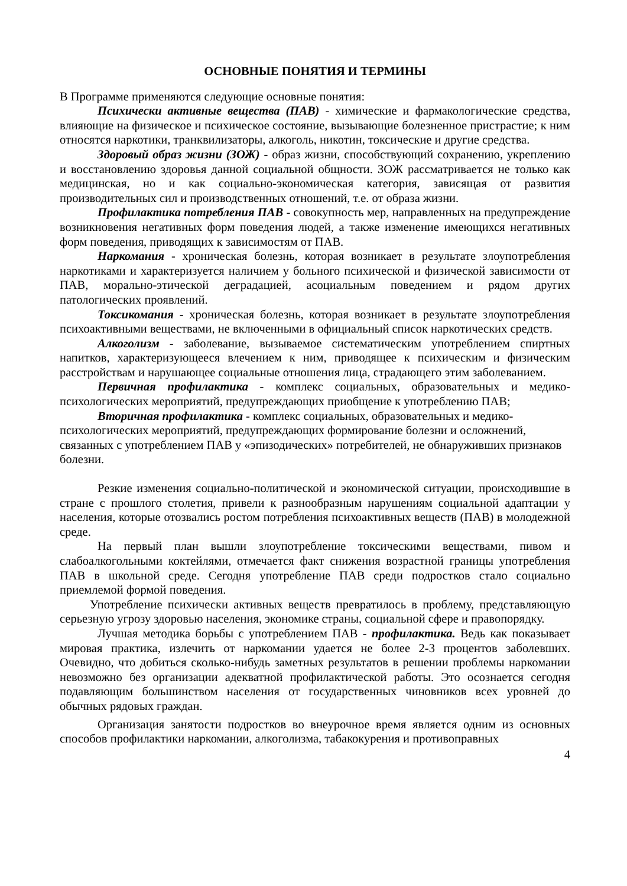ОСНОВНЫЕ ПОНЯТИЯ И ТЕРМИНЫ
В Программе применяются следующие основные понятия:
Психически активные вещества (ПАВ) - химические и фармакологические средства, влияющие на физическое и психическое состояние, вызывающие болезненное пристрастие; к ним относятся наркотики, транквилизаторы, алкоголь, никотин, токсические и другие средства.
Здоровый образ жизни (ЗОЖ) - образ жизни, способствующий сохранению, укреплению и восстановлению здоровья данной социальной общности. ЗОЖ рассматривается не только как медицинская, но и как социально-экономическая категория, зависящая от развития производительных сил и производственных отношений, т.е. от образа жизни.
Профилактика потребления ПАВ - совокупность мер, направленных на предупреждение возникновения негативных форм поведения людей, а также изменение имеющихся негативных форм поведения, приводящих к зависимостям от ПАВ.
Наркомания - хроническая болезнь, которая возникает в результате злоупотребления наркотиками и характеризуется наличием у больного психической и физической зависимости от ПАВ, морально-этической деградацией, асоциальным поведением и рядом других патологических проявлений.
Токсикомания - хроническая болезнь, которая возникает в результате злоупотребления психоактивными веществами, не включенными в официальный список наркотических средств.
Алкоголизм - заболевание, вызываемое систематическим употреблением спиртных напитков, характеризующееся влечением к ним, приводящее к психическим и физическим расстройствам и нарушающее социальные отношения лица, страдающего этим заболеванием.
Первичная профилактика - комплекс социальных, образовательных и медико-психологических мероприятий, предупреждающих приобщение к употреблению ПАВ;
Вторичная профилактика - комплекс социальных, образовательных и медико-психологических мероприятий, предупреждающих формирование болезни и осложнений, связанных с употреблением ПАВ у «эпизодических» потребителей, не обнаруживших признаков болезни.
Резкие изменения социально-политической и экономической ситуации, происходившие в стране с прошлого столетия, привели к разнообразным нарушениям социальной адаптации у населения, которые отозвались ростом потребления психоактивных веществ (ПАВ) в молодежной среде.
На первый план вышли злоупотребление токсическими веществами, пивом и слабоалкогольными коктейлями, отмечается факт снижения возрастной границы употребления ПАВ в школьной среде. Сегодня употребление ПАВ среди подростков стало социально приемлемой формой поведения.
Употребление психически активных веществ превратилось в проблему, представляющую серьезную угрозу здоровью населения, экономике страны, социальной сфере и правопорядку.
Лучшая методика борьбы с употреблением ПАВ - профилактика. Ведь как показывает мировая практика, излечить от наркомании удается не более 2-3 процентов заболевших. Очевидно, что добиться сколько-нибудь заметных результатов в решении проблемы наркомании невозможно без организации адекватной профилактической работы. Это осознается сегодня подавляющим большинством населения от государственных чиновников всех уровней до обычных рядовых граждан.
Организация занятости подростков во внеурочное время является одним из основных способов профилактики наркомании, алкоголизма, табакокурения и противоправных
4